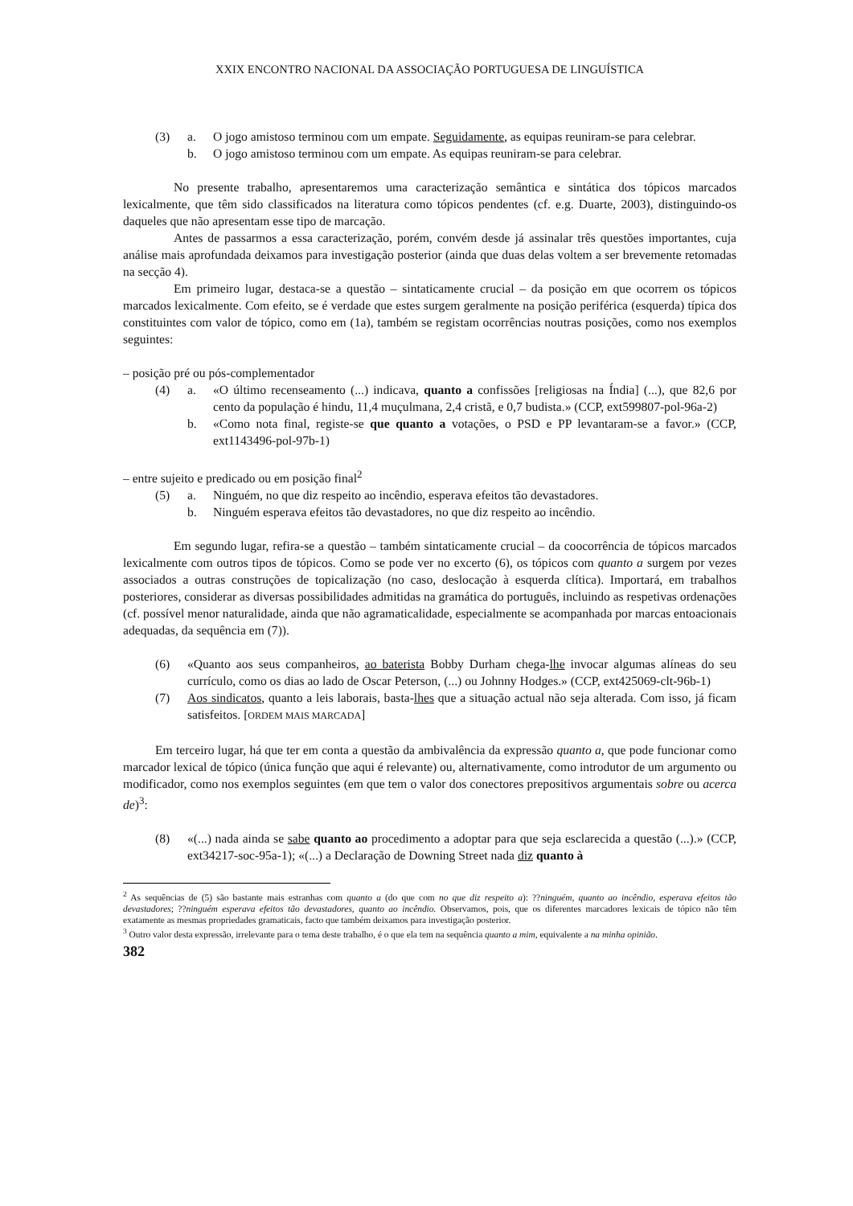XXIX ENCONTRO NACIONAL DA ASSOCIAÇÃO PORTUGUESA DE LINGUÍSTICA
(3) a. O jogo amistoso terminou com um empate. Seguidamente, as equipas reuniram-se para celebrar.
b. O jogo amistoso terminou com um empate. As equipas reuniram-se para celebrar.
No presente trabalho, apresentaremos uma caracterização semântica e sintática dos tópicos marcados lexicalmente, que têm sido classificados na literatura como tópicos pendentes (cf. e.g. Duarte, 2003), distinguindo-os daqueles que não apresentam esse tipo de marcação.
Antes de passarmos a essa caracterização, porém, convém desde já assinalar três questões importantes, cuja análise mais aprofundada deixamos para investigação posterior (ainda que duas delas voltem a ser brevemente retomadas na secção 4).
Em primeiro lugar, destaca-se a questão – sintaticamente crucial – da posição em que ocorrem os tópicos marcados lexicalmente. Com efeito, se é verdade que estes surgem geralmente na posição periférica (esquerda) típica dos constituintes com valor de tópico, como em (1a), também se registam ocorrências noutras posições, como nos exemplos seguintes:
– posição pré ou pós-complementador
(4) a. «O último recenseamento (...) indicava, quanto a confissões [religiosas na Índia] (...), que 82,6 por cento da população é hindu, 11,4 muçulmana, 2,4 cristã, e 0,7 budista.» (CCP, ext599807-pol-96a-2)
b. «Como nota final, registe-se que quanto a votações, o PSD e PP levantaram-se a favor.» (CCP, ext1143496-pol-97b-1)
– entre sujeito e predicado ou em posição final<sup>2</sup>
(5) a. Ninguém, no que diz respeito ao incêndio, esperava efeitos tão devastadores.
b. Ninguém esperava efeitos tão devastadores, no que diz respeito ao incêndio.
Em segundo lugar, refira-se a questão – também sintaticamente crucial – da coocorrência de tópicos marcados lexicalmente com outros tipos de tópicos. Como se pode ver no excerto (6), os tópicos com quanto a surgem por vezes associados a outras construções de topicalização (no caso, deslocação à esquerda clítica). Importará, em trabalhos posteriores, considerar as diversas possibilidades admitidas na gramática do português, incluindo as respetivas ordenações (cf. possível menor naturalidade, ainda que não agramaticalidade, especialmente se acompanhada por marcas entoacionais adequadas, da sequência em (7)).
(6) «Quanto aos seus companheiros, ao baterista Bobby Durham chega-lhe invocar algumas alíneas do seu currículo, como os dias ao lado de Oscar Peterson, (...) ou Johnny Hodges.» (CCP, ext425069-clt-96b-1)
(7) Aos sindicatos, quanto a leis laborais, basta-lhes que a situação actual não seja alterada. Com isso, já ficam satisfeitos. [ORDEM MAIS MARCADA]
Em terceiro lugar, há que ter em conta a questão da ambivalência da expressão quanto a, que pode funcionar como marcador lexical de tópico (única função que aqui é relevante) ou, alternativamente, como introdutor de um argumento ou modificador, como nos exemplos seguintes (em que tem o valor dos conectores prepositivos argumentais sobre ou acerca de)<sup>3</sup>:
(8) «(...) nada ainda se sabe quanto ao procedimento a adoptar para que seja esclarecida a questão (...).» (CCP, ext34217-soc-95a-1); «(...) a Declaração de Downing Street nada diz quanto à
<sup>2</sup> As sequências de (5) são bastante mais estranhas com quanto a (do que com no que diz respeito a): ??ninguém, quanto ao incêndio, esperava efeitos tão devastadores; ??ninguém esperava efeitos tão devastadores, quanto ao incêndio. Observamos, pois, que os diferentes marcadores lexicais de tópico não têm exatamente as mesmas propriedades gramaticais, facto que também deixamos para investigação posterior.
<sup>3</sup> Outro valor desta expressão, irrelevante para o tema deste trabalho, é o que ela tem na sequência quanto a mim, equivalente a na minha opinião.
382